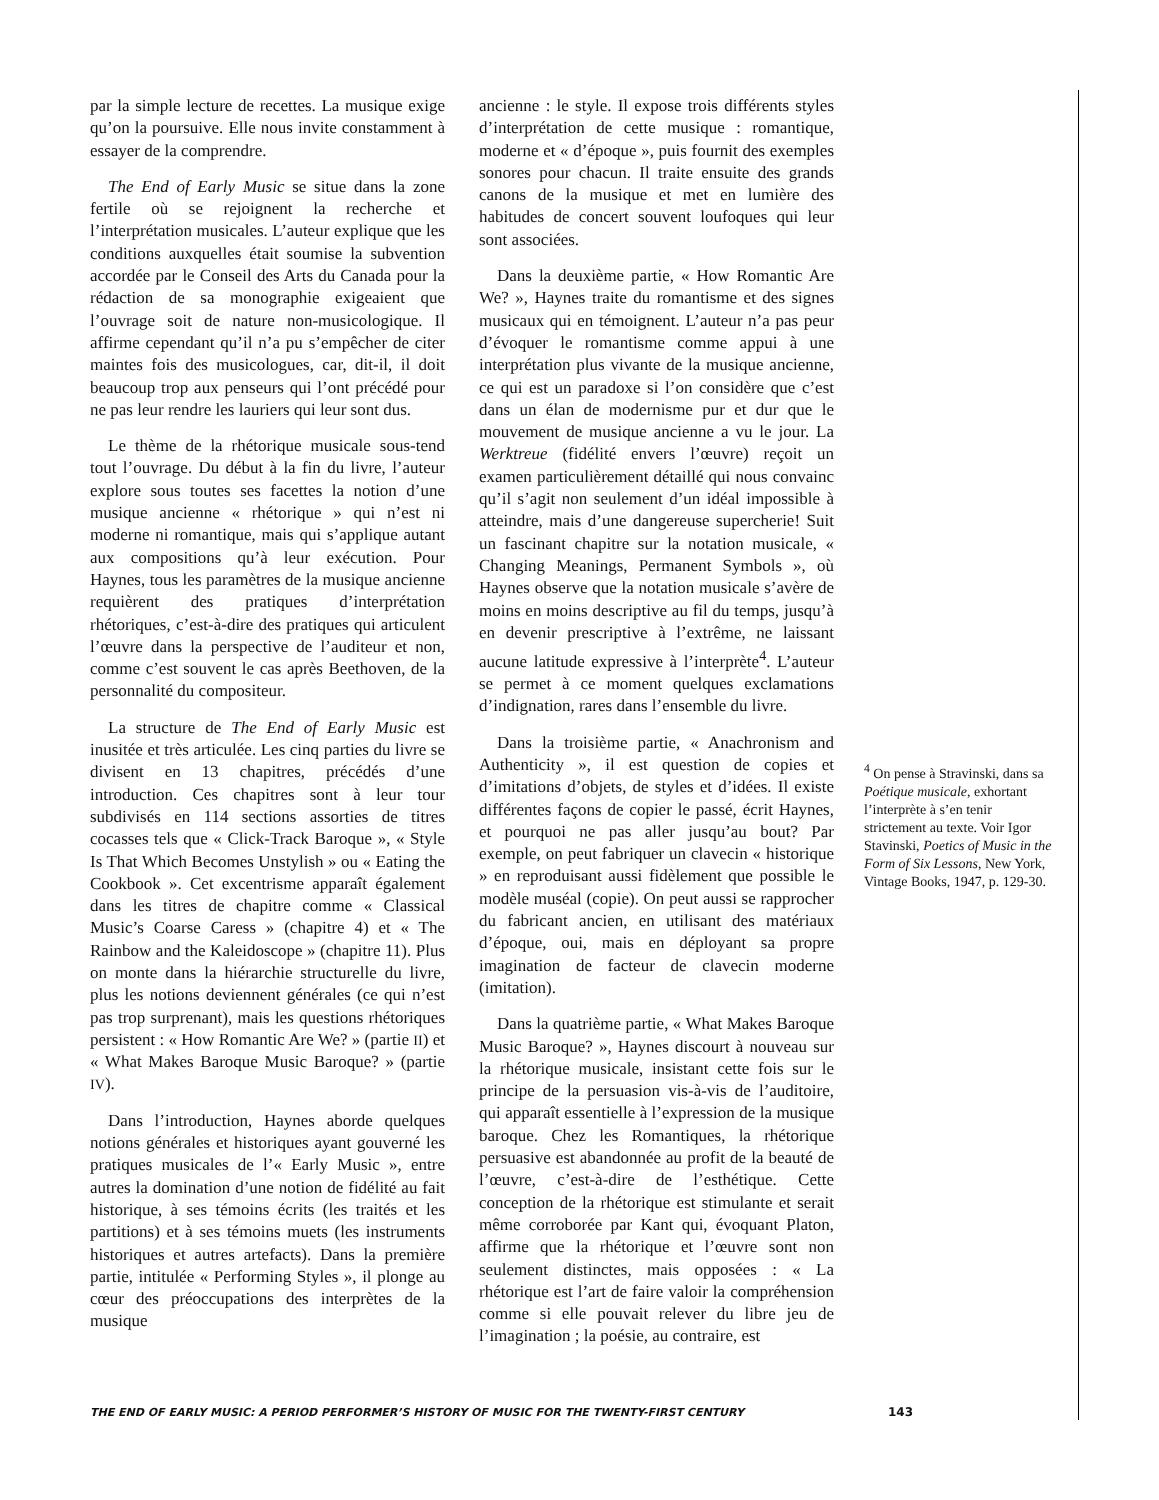par la simple lecture de recettes. La musique exige qu’on la poursuive. Elle nous invite constamment à essayer de la comprendre.
The End of Early Music se situe dans la zone fertile où se rejoignent la recherche et l’interprétation musicales. L’auteur explique que les conditions auxquelles était soumise la subvention accordée par le Conseil des Arts du Canada pour la rédaction de sa monographie exigeaient que l’ouvrage soit de nature non-musicologique. Il affirme cependant qu’il n’a pu s’empêcher de citer maintes fois des musicologues, car, dit-il, il doit beaucoup trop aux penseurs qui l’ont précédé pour ne pas leur rendre les lauriers qui leur sont dus.
Le thème de la rhétorique musicale sous-tend tout l’ouvrage. Du début à la fin du livre, l’auteur explore sous toutes ses facettes la notion d’une musique ancienne « rhétorique » qui n’est ni moderne ni romantique, mais qui s’applique autant aux compositions qu’à leur exécution. Pour Haynes, tous les paramètres de la musique ancienne requièrent des pratiques d’interprétation rhétoriques, c’est-à-dire des pratiques qui articulent l’œuvre dans la perspective de l’auditeur et non, comme c’est souvent le cas après Beethoven, de la personnalité du compositeur.
La structure de The End of Early Music est inusitée et très articulée. Les cinq parties du livre se divisent en 13 chapitres, précédés d’une introduction. Ces chapitres sont à leur tour subdivisés en 114 sections assorties de titres cocasses tels que « Click-Track Baroque », « Style Is That Which Becomes Unstylish » ou « Eating the Cookbook ». Cet excentrisme apparaît également dans les titres de chapitre comme « Classical Music’s Coarse Caress » (chapitre 4) et « The Rainbow and the Kaleidoscope » (chapitre 11). Plus on monte dans la hiérarchie structurelle du livre, plus les notions deviennent générales (ce qui n’est pas trop surprenant), mais les questions rhétoriques persistent : « How Romantic Are We? » (partie II) et « What Makes Baroque Music Baroque? » (partie IV).
Dans l’introduction, Haynes aborde quelques notions générales et historiques ayant gouverné les pratiques musicales de l’« Early Music », entre autres la domination d’une notion de fidélité au fait historique, à ses témoins écrits (les traités et les partitions) et à ses témoins muets (les instruments historiques et autres artefacts). Dans la première partie, intitulée « Performing Styles », il plonge au cœur des préoccupations des interprètes de la musique
ancienne : le style. Il expose trois différents styles d’interprétation de cette musique : romantique, moderne et « d’époque », puis fournit des exemples sonores pour chacun. Il traite ensuite des grands canons de la musique et met en lumière des habitudes de concert souvent loufoques qui leur sont associées.
Dans la deuxième partie, « How Romantic Are We? », Haynes traite du romantisme et des signes musicaux qui en témoignent. L’auteur n’a pas peur d’évoquer le romantisme comme appui à une interprétation plus vivante de la musique ancienne, ce qui est un paradoxe si l’on considère que c’est dans un élan de modernisme pur et dur que le mouvement de musique ancienne a vu le jour. La Werktreue (fidélité envers l’œuvre) reçoit un examen particulièrement détaillé qui nous convainc qu’il s’agit non seulement d’un idéal impossible à atteindre, mais d’une dangereuse supercherie! Suit un fascinant chapitre sur la notation musicale, « Changing Meanings, Permanent Symbols », où Haynes observe que la notation musicale s’avère de moins en moins descriptive au fil du temps, jusqu’à en devenir prescriptive à l’extrême, ne laissant aucune latitude expressive à l’interprète<sup>4</sup>. L’auteur se permet à ce moment quelques exclamations d’indignation, rares dans l’ensemble du livre.
Dans la troisième partie, « Anachronism and Authenticity », il est question de copies et d’imitations d’objets, de styles et d’idées. Il existe différentes façons de copier le passé, écrit Haynes, et pourquoi ne pas aller jusqu’au bout? Par exemple, on peut fabriquer un clavecin « historique » en reproduisant aussi fidèlement que possible le modèle muséal (copie). On peut aussi se rapprocher du fabricant ancien, en utilisant des matériaux d’époque, oui, mais en déployant sa propre imagination de facteur de clavecin moderne (imitation).
Dans la quatrième partie, « What Makes Baroque Music Baroque? », Haynes discourt à nouveau sur la rhétorique musicale, insistant cette fois sur le principe de la persuasion vis-à-vis de l’auditoire, qui apparaît essentielle à l’expression de la musique baroque. Chez les Romantiques, la rhétorique persuasive est abandonnée au profit de la beauté de l’œuvre, c’est-à-dire de l’esthétique. Cette conception de la rhétorique est stimulante et serait même corroborée par Kant qui, évoquant Platon, affirme que la rhétorique et l’œuvre sont non seulement distinctes, mais opposées : « La rhétorique est l’art de faire valoir la compréhension comme si elle pouvait relever du libre jeu de l’imagination ; la poésie, au contraire, est
<sup>4</sup> On pense à Stravinski, dans sa Poétique musicale, exhortant l’interprète à s’en tenir strictement au texte. Voir Igor Stavinski, Poetics of Music in the Form of Six Lessons, New York, Vintage Books, 1947, p. 129-30.
THE END OF EARLY MUSIC: A PERIOD PERFORMER’S HISTORY OF MUSIC FOR THE TWENTY-FIRST CENTURY 143